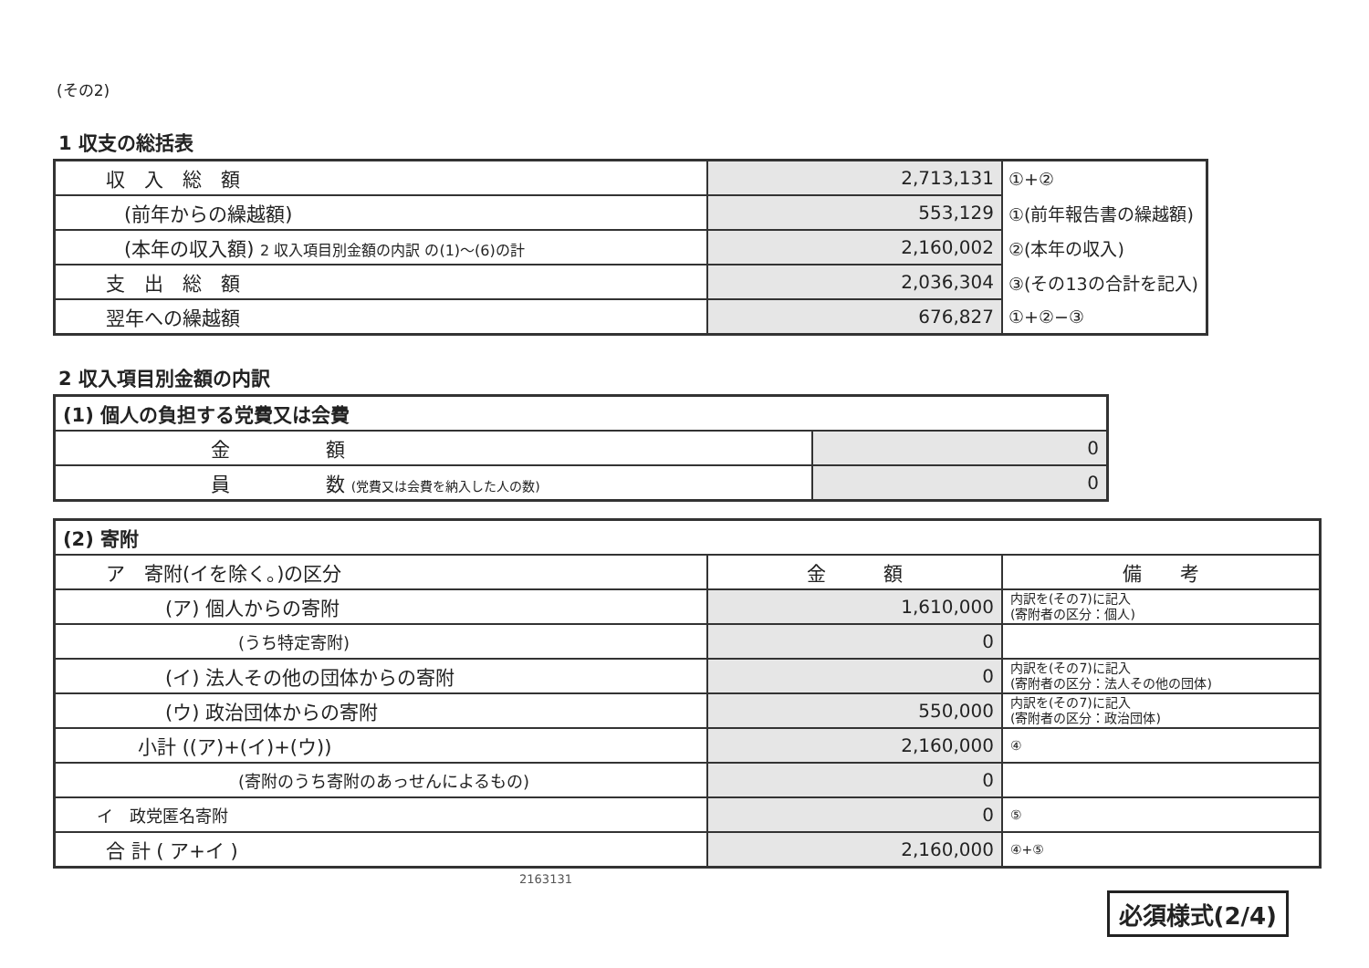(その2)
1 収支の総括表
| 収 入 総 額 | 2,713,131 | ①+② |
| (前年からの繰越額) | 553,129 | ①(前年報告書の繰越額) |
| (本年の収入額) 2 収入項目別金額の内訳 の(1)～(6)の計 | 2,160,002 | ②(本年の収入) |
| 支 出 総 額 | 2,036,304 | ③(その13の合計を記入) |
| 翌年への繰越額 | 676,827 | ①+②−③ |
2 収入項目別金額の内訳
| (1) 個人の負担する党費又は会費 | |
| 金 額 | 0 |
| 員 数 (党費又は会費を納入した人の数) | 0 |
| (2) 寄附 | | |
| ア 寄附(イを除く。)の区分 | 金 額 | 備 考 |
| (ア) 個人からの寄附 | 1,610,000 | 内訳を(その7)に記入 (寄附者の区分：個人) |
| (うち特定寄附) | 0 | |
| (イ) 法人その他の団体からの寄附 | 0 | 内訳を(その7)に記入 (寄附者の区分：法人その他の団体) |
| (ウ) 政治団体からの寄附 | 550,000 | 内訳を(その7)に記入 (寄附者の区分：政治団体) |
| 小計 ((ア)+(イ)+(ウ)) | 2,160,000 | ④ |
| (寄附のうち寄附のあっせんによるもの) | 0 | |
| イ 政党匿名寄附 | 0 | ⑤ |
| 合 計 ( ア+イ ) | 2,160,000 | ④+⑤ |
2163131
必須様式(2/4)